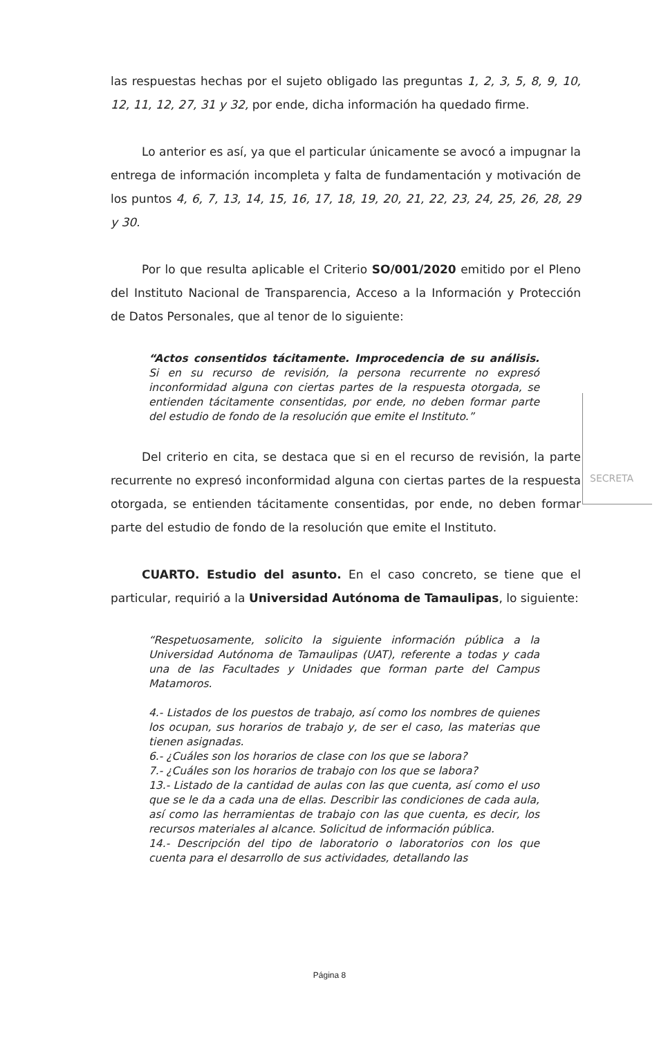SECRETA
las respuestas hechas por el sujeto obligado las preguntas 1, 2, 3, 5, 8, 9, 10, 12, 11, 12, 27, 31 y 32, por ende, dicha información ha quedado firme.
Lo anterior es así, ya que el particular únicamente se avocó a impugnar la entrega de información incompleta y falta de fundamentación y motivación de los puntos 4, 6, 7, 13, 14, 15, 16, 17, 18, 19, 20, 21, 22, 23, 24, 25, 26, 28, 29 y 30.
Por lo que resulta aplicable el Criterio SO/001/2020 emitido por el Pleno del Instituto Nacional de Transparencia, Acceso a la Información y Protección de Datos Personales, que al tenor de lo siguiente:
“Actos consentidos tácitamente. Improcedencia de su análisis. Si en su recurso de revisión, la persona recurrente no expresó inconformidad alguna con ciertas partes de la respuesta otorgada, se entienden tácitamente consentidas, por ende, no deben formar parte del estudio de fondo de la resolución que emite el Instituto.”
Del criterio en cita, se destaca que si en el recurso de revisión, la parte recurrente no expresó inconformidad alguna con ciertas partes de la respuesta otorgada, se entienden tácitamente consentidas, por ende, no deben formar parte del estudio de fondo de la resolución que emite el Instituto.
CUARTO. Estudio del asunto. En el caso concreto, se tiene que el particular, requirió a la Universidad Autónoma de Tamaulipas, lo siguiente:
“Respetuosamente, solicito la siguiente información pública a la Universidad Autónoma de Tamaulipas (UAT), referente a todas y cada una de las Facultades y Unidades que forman parte del Campus Matamoros.
4.- Listados de los puestos de trabajo, así como los nombres de quienes los ocupan, sus horarios de trabajo y, de ser el caso, las materias que tienen asignadas.
6.- ¿Cuáles son los horarios de clase con los que se labora?
7.- ¿Cuáles son los horarios de trabajo con los que se labora?
13.- Listado de la cantidad de aulas con las que cuenta, así como el uso que se le da a cada una de ellas. Describir las condiciones de cada aula, así como las herramientas de trabajo con las que cuenta, es decir, los recursos materiales al alcance. Solicitud de información pública.
14.- Descripción del tipo de laboratorio o laboratorios con los que cuenta para el desarrollo de sus actividades, detallando las
Página 8